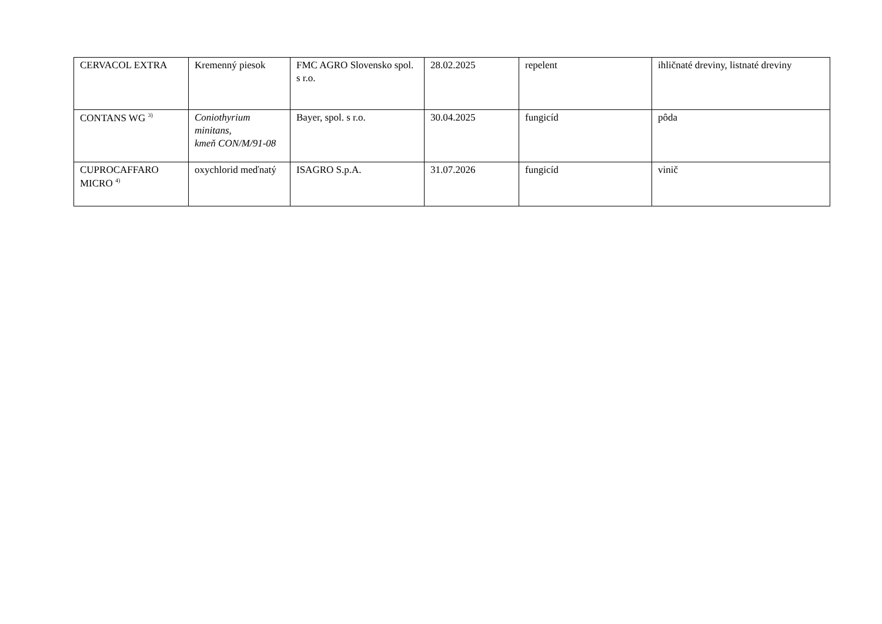| CERVACOL EXTRA | Kremenný piesok | FMC AGRO Slovensko spol. s r.o. | 28.02.2025 | repelent | ihličnaté dreviny, listnaté dreviny |
| CONTANS WG <sup>3)</sup> | Coniothyrium minitans, kmeň CON/M/91-08 | Bayer, spol. s r.o. | 30.04.2025 | fungicíd | pôda |
| CUPROCAFFARO MICRO <sup>4)</sup> | oxychlorid meďnatý | ISAGRO S.p.A. | 31.07.2026 | fungicíd | vinič |